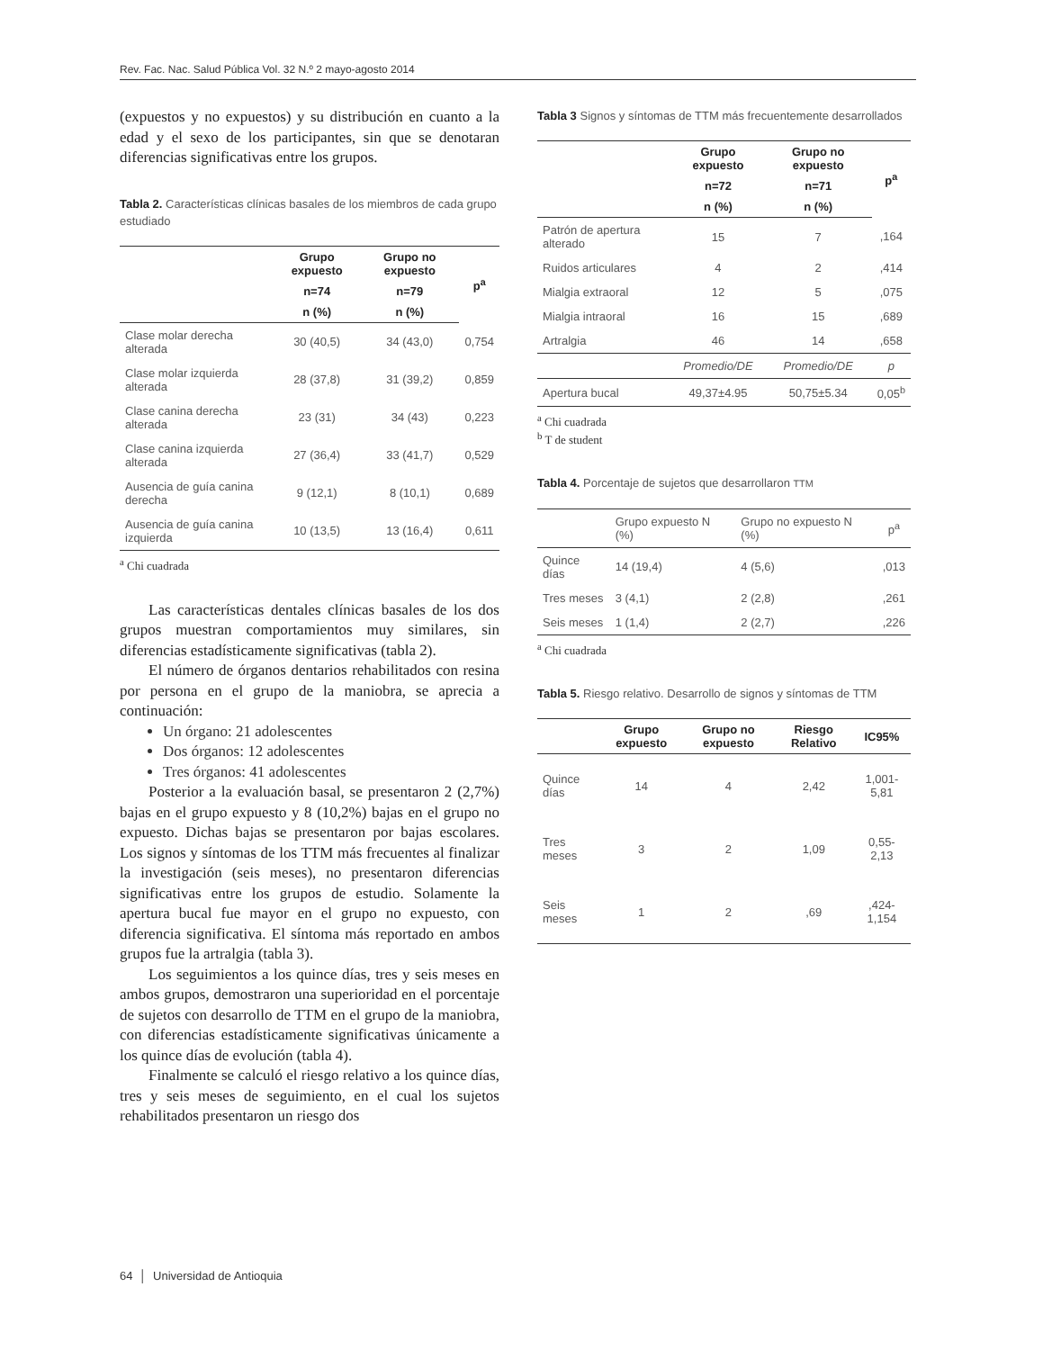Rev. Fac. Nac. Salud Pública Vol. 32 N.º 2 mayo-agosto 2014
(expuestos y no expuestos) y su distribución en cuanto a la edad y el sexo de los participantes, sin que se denotaran diferencias significativas entre los grupos.
Tabla 2. Características clínicas basales de los miembros de cada grupo estudiado
| | Grupo expuesto | Grupo no expuesto | p<sup>a</sup> |
| --- | --- | --- | --- |
| | n=74 | n=79 | |
| | n (%) | n (%) | |
| Clase molar derecha alterada | 30 (40,5) | 34 (43,0) | 0,754 |
| Clase molar izquierda alterada | 28 (37,8) | 31 (39,2) | 0,859 |
| Clase canina derecha alterada | 23 (31) | 34 (43) | 0,223 |
| Clase canina izquierda alterada | 27 (36,4) | 33 (41,7) | 0,529 |
| Ausencia de guía canina derecha | 9 (12,1) | 8 (10,1) | 0,689 |
| Ausencia de guía canina izquierda | 10 (13,5) | 13 (16,4) | 0,611 |
<sup>a</sup> Chi cuadrada
Las características dentales clínicas basales de los dos grupos muestran comportamientos muy similares, sin diferencias estadísticamente significativas (tabla 2).
El número de órganos dentarios rehabilitados con resina por persona en el grupo de la maniobra, se aprecia a continuación:
Un órgano: 21 adolescentes
Dos órganos: 12 adolescentes
Tres órganos: 41 adolescentes
Posterior a la evaluación basal, se presentaron 2 (2,7%) bajas en el grupo expuesto y 8 (10,2%) bajas en el grupo no expuesto. Dichas bajas se presentaron por bajas escolares. Los signos y síntomas de los TTM más frecuentes al finalizar la investigación (seis meses), no presentaron diferencias significativas entre los grupos de estudio. Solamente la apertura bucal fue mayor en el grupo no expuesto, con diferencia significativa. El síntoma más reportado en ambos grupos fue la artralgia (tabla 3).
Los seguimientos a los quince días, tres y seis meses en ambos grupos, demostraron una superioridad en el porcentaje de sujetos con desarrollo de TTM en el grupo de la maniobra, con diferencias estadísticamente significativas únicamente a los quince días de evolución (tabla 4).
Finalmente se calculó el riesgo relativo a los quince días, tres y seis meses de seguimiento, en el cual los sujetos rehabilitados presentaron un riesgo dos
Tabla 3 Signos y síntomas de TTM más frecuentemente desarrollados
| | Grupo expuesto | Grupo no expuesto | p<sup>a</sup> |
| --- | --- | --- | --- |
| | n=72 | n=71 | |
| | n (%) | n (%) | |
| Patrón de apertura alterado | 15 | 7 | ,164 |
| Ruidos articulares | 4 | 2 | ,414 |
| Mialgia extraoral | 12 | 5 | ,075 |
| Mialgia intraoral | 16 | 15 | ,689 |
| Artralgia | 46 | 14 | ,658 |
| | Promedio/DE | Promedio/DE | p |
| Apertura bucal | 49,37±4.95 | 50,75±5.34 | 0,05<sup>b</sup> |
<sup>a</sup> Chi cuadrada
<sup>b</sup> T de student
Tabla 4. Porcentaje de sujetos que desarrollaron TTM
| | Grupo expuesto N (%) | Grupo no expuesto N (%) | p<sup>a</sup> |
| Quince días | 14 (19,4) | 4 (5,6) | ,013 |
| Tres meses | 3 (4,1) | 2 (2,8) | ,261 |
| Seis meses | 1 (1,4) | 2 (2,7) | ,226 |
<sup>a</sup> Chi cuadrada
Tabla 5. Riesgo relativo. Desarrollo de signos y síntomas de TTM
| | Grupo expuesto | Grupo no expuesto | Riesgo Relativo | IC95% |
| --- | --- | --- | --- | --- |
| Quince días | 14 | 4 | 2,42 | 1,001-5,81 |
| Tres meses | 3 | 2 | 1,09 | 0,55-2,13 |
| Seis meses | 1 | 2 | ,69 | ,424-1,154 |
64 │ Universidad de Antioquia